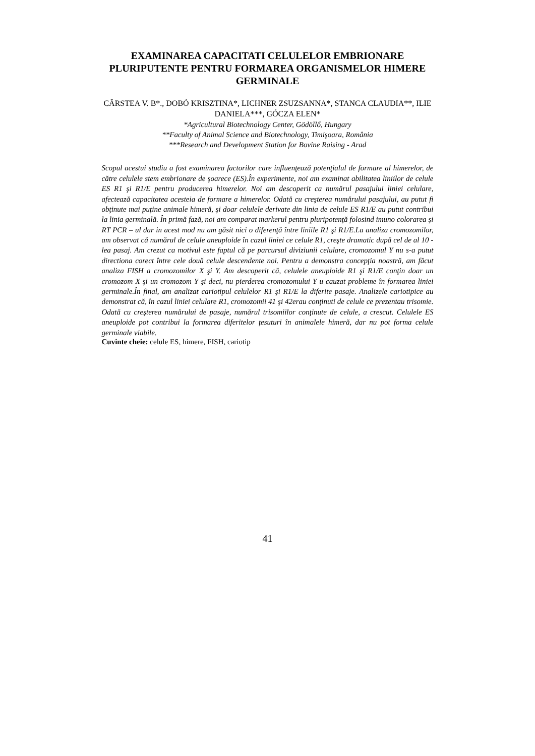EXAMINAREA CAPACITATI CELULELOR EMBRIONARE PLURIPUTENTE PENTRU FORMAREA ORGANISMELOR HIMERE GERMINALE
CÂRSTEA V. B*., DOBÓ KRISZTINA*, LICHNER ZSUZSANNA*, STANCA CLAUDIA**, ILIE DANIELA***, GÓCZA ELEN*
*Agricultural Biotechnology Center, Gödöllő, Hungary
**Faculty of Animal Science and Biotechnology, Timişoara, România
***Research and Development Station for Bovine Raising - Arad
Scopul acestui studiu a fost examinarea factorilor care influenţează potenţialul de formare al himerelor, de către celulele stem embrionare de şoarece (ES).În experimente, noi am examinat abilitatea liniilor de celule ES R1 şi R1/E pentru producerea himerelor. Noi am descoperit ca numărul pasajului liniei celulare, afectează capacitatea acesteia de formare a himerelor. Odată cu creşterea numărului pasajului, au putut fi obţinute mai puţine animale himeră, şi doar celulele derivate din linia de celule ES R1/E au putut contribui la linia germinală. În primă fază, noi am comparat markerul pentru pluripotenţă folosind imuno colorarea şi RT PCR – ul dar in acest mod nu am găsit nici o diferenţă între liniile R1 şi R1/E.La analiza cromozomilor, am observat că numărul de celule aneuploide în cazul liniei ce celule R1, creşte dramatic după cel de al 10 - lea pasaj. Am crezut ca motivul este faptul că pe parcursul diviziunii celulare, cromozomul Y nu s-a putut directiona corect între cele două celule descendente noi. Pentru a demonstra concepţia noastră, am făcut analiza FISH a cromozomilor X şi Y. Am descoperit că, celulele aneuploide R1 şi R1/E conţin doar un cromozom X şi un cromozom Y şi deci, nu pierderea cromozomului Y u cauzat probleme în formarea liniei germinale.În final, am analizat cariotipul celulelor R1 şi R1/E la diferite pasaje. Analizele cariotipice au demonstrat că, în cazul liniei celulare R1, cromozomii 41 şi 42erau conţinuti de celule ce prezentau trisomie. Odată cu creşterea numărului de pasaje, numărul trisomiilor conţinute de celule, a crescut. Celulele ES aneuploide pot contribui la formarea diferitelor ţesuturi în animalele himeră, dar nu pot forma celule germinale viabile.
Cuvinte cheie: celule ES, himere, FISH, cariotip
41